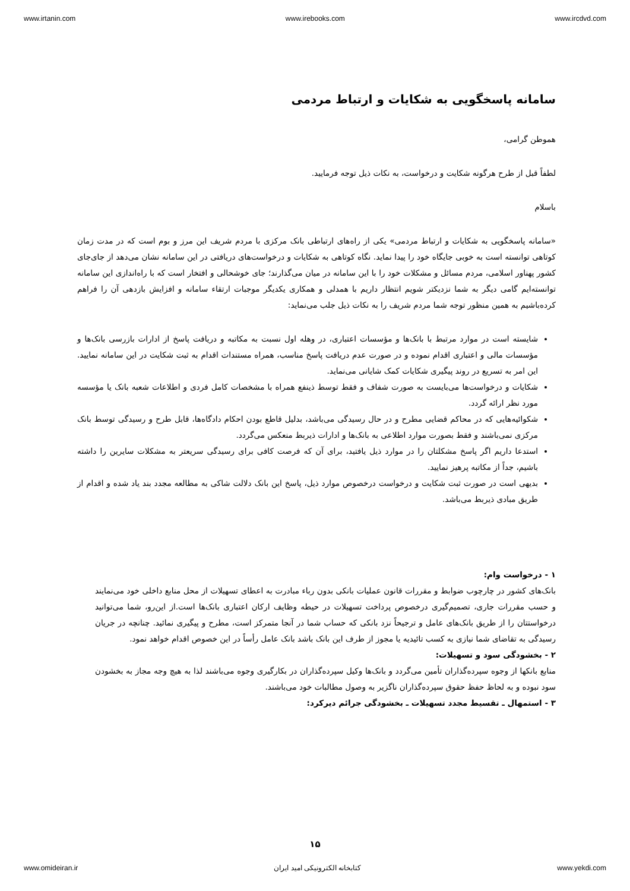www.irtanin.com www.irebooks.com www.ircdvd.com
سامانه پاسخگویی به شکایات و ارتباط مردمی
هموطن گرامی،
لطفاً قبل از طرح هرگونه شکایت و درخواست، به نکات ذیل توجه فرمایید.
باسلام
«سامانه پاسخگویی به شکایات و ارتباط مردمی» یکی از راه‌های ارتباطی بانک مرکزی با مردم شریف این مرز و بوم است که در مدت زمان کوتاهی توانسته است به خوبی جایگاه خود را پیدا نماید. نگاه کوتاهی به شکایات و درخواست‌های دریافتی در این سامانه نشان می‌دهد از جای‌جای کشور پهناور اسلامی، مردم مسائل و مشکلات خود را با این سامانه در میان می‌گذارند؛ جای خوشحالی و افتخار است که با راه‌اندازی این سامانه توانسته‌ایم گامی دیگر به شما نزدیکتر شویم انتظار داریم با همدلی و همکاری یکدیگر موجبات ارتقاء سامانه و افزایش بازدهی آن را فراهم کرده‌باشیم به همین منظور توجه شما مردم شریف را به نکات ذیل جلب می‌نماید:
شایسته است در موارد مرتبط با بانک‌ها و مؤسسات اعتباری، در وهله اول نسبت به مکاتبه و دریافت پاسخ از ادارات بازرسی بانک‌ها و مؤسسات مالی و اعتباری اقدام نموده و در صورت عدم دریافت پاسخ مناسب، همراه مستندات اقدام به ثبت شکایت در این سامانه نمایید. این امر به تسریع در روند پیگیری شکایات کمک شایانی می‌نماید.
شکایات و درخواست‌ها می‌بایست به صورت شفاف و فقط توسط ذینفع همراه با مشخصات کامل فردی و اطلاعات شعبه بانک یا مؤسسه مورد نظر ارائه گردد.
شکوائیه‌هایی که در محاکم قضایی مطرح و در حال رسیدگی می‌باشد، بدلیل قاطع بودن احکام دادگاه‌ها، قابل طرح و رسیدگی توسط بانک مرکزی نمی‌باشند و فقط بصورت موارد اطلاعی به بانک‌ها و ادارات ذیربط منعکس می‌گردد.
استدعا داریم اگر پاسخ مشکلتان را در موارد ذیل یافتید، برای آن که فرصت کافی برای رسیدگی سریعتر به مشکلات سایرین را داشته باشیم، جداً از مکاتبه پرهیز نمایید.
بدیهی است در صورت ثبت شکایت و درخواست درخصوص موارد ذیل، پاسخ این بانک دلالت شاکی به مطالعه مجدد بند یاد شده و اقدام از طریق مبادی ذیربط می‌باشد.
۱ - درخواست وام:
بانک‌های کشور در چارچوب ضوابط و مقررات قانون عملیات بانکی بدون رباء مبادرت به اعطای تسهیلات از محل منابع داخلی خود می‌نمایند و حسب مقررات جاری، تصمیم‌گیری درخصوص پرداخت تسهیلات در حیطه وظایف ارکان اعتباری بانک‌ها است.از این‌رو، شما می‌توانید درخواستتان را از طریق بانک‌های عامل و ترجیحاً نزد بانکی که حساب شما در آنجا متمرکز است، مطرح و پیگیری نمائید. چنانچه در جریان رسیدگی به تقاضای شما نیازی به کسب تائیدیه یا مجوز از طرف این بانک باشد بانک عامل رأساً در این خصوص اقدام خواهد نمود.
۲ - بخشودگی سود و تسهیلات:
منابع بانکها از وجوه سپرده‌گذاران تأمین می‌گردد و بانک‌ها وکیل سپرده‌گذاران در بکارگیری وجوه می‌باشند لذا به هیچ وجه مجاز به بخشودن سود نبوده و به لحاظ حفظ حقوق سپرده‌گذاران ناگزیر به وصول مطالبات خود می‌باشند.
۳ - استمهال ـ تقسیط مجدد تسهیلات ـ بخشودگی جرائم دیرکرد:
۱۵
www.omideiran.ir کتابخانه الکترونیکی امید ایران www.yekdi.com